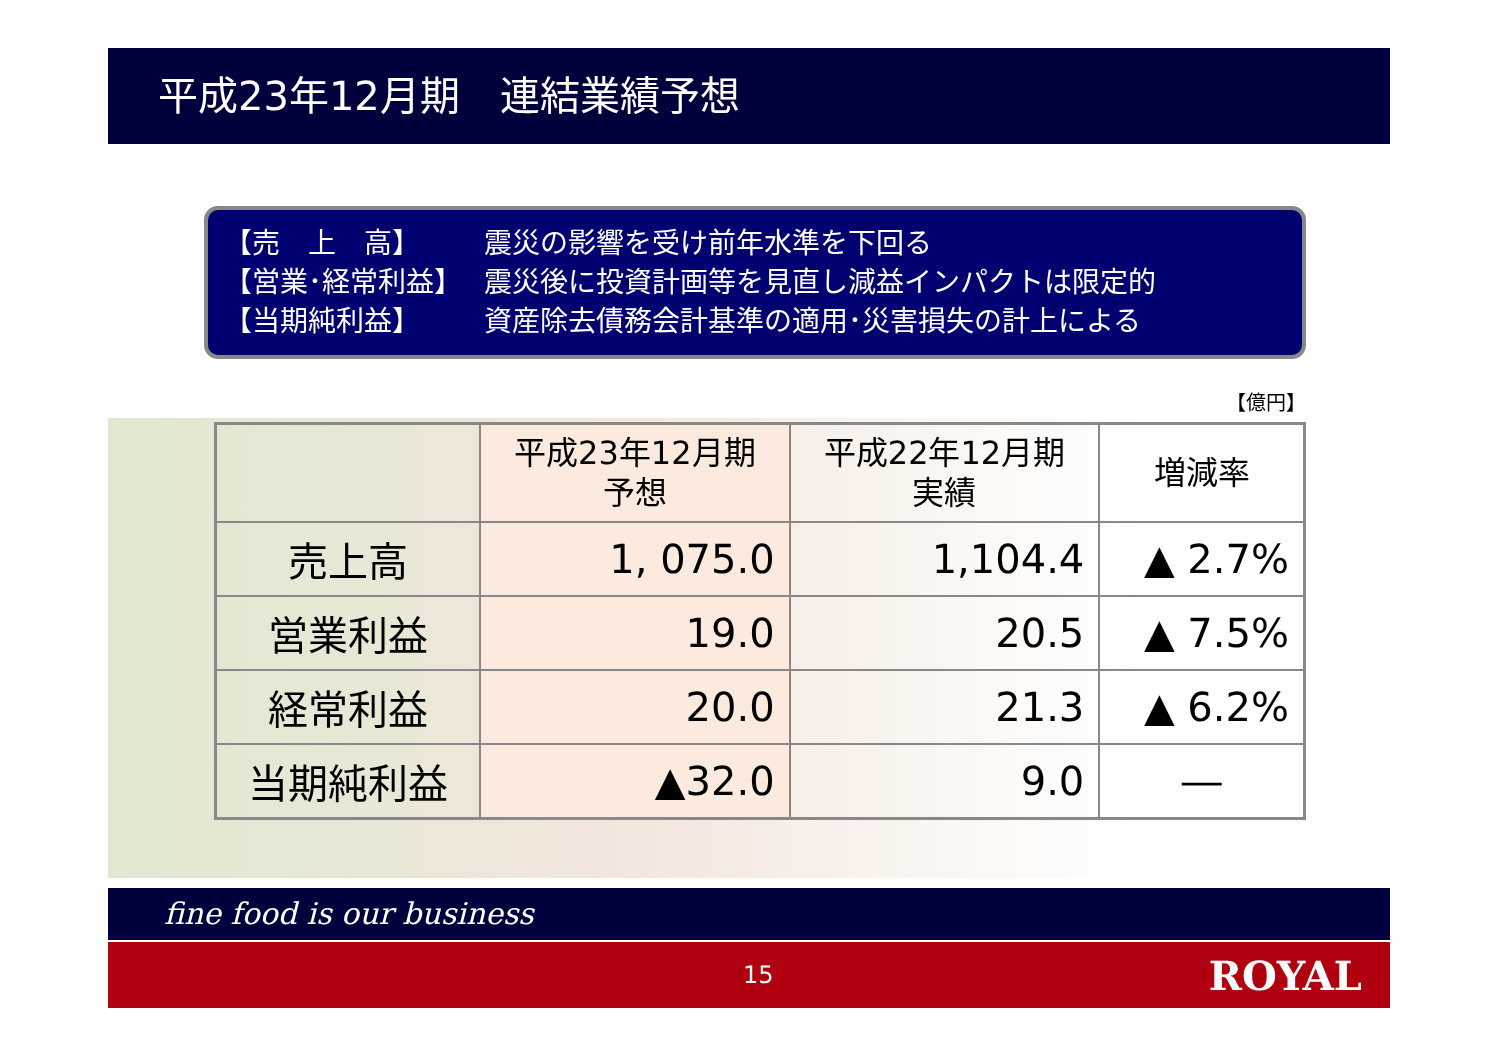平成23年12月期　連結業績予想
【売　上　高】 震災の影響を受け前年水準を下回る
【営業･経常利益】 震災後に投資計画等を見直し減益インパクトは限定的
【当期純利益】 資産除去債務会計基準の適用･災害損失の計上による
【億円】
| | 平成23年12月期 予想 | 平成22年12月期 実績 | 増減率 |
| --- | --- | --- | --- |
| 売上高 | 1, 075.0 | 1,104.4 | ▲ 2.7% |
| 営業利益 | 19.0 | 20.5 | ▲ 7.5% |
| 経常利益 | 20.0 | 21.3 | ▲ 6.2% |
| 当期純利益 | ▲32.0 | 9.0 | ― |
fine food is our business
15 ROYAL